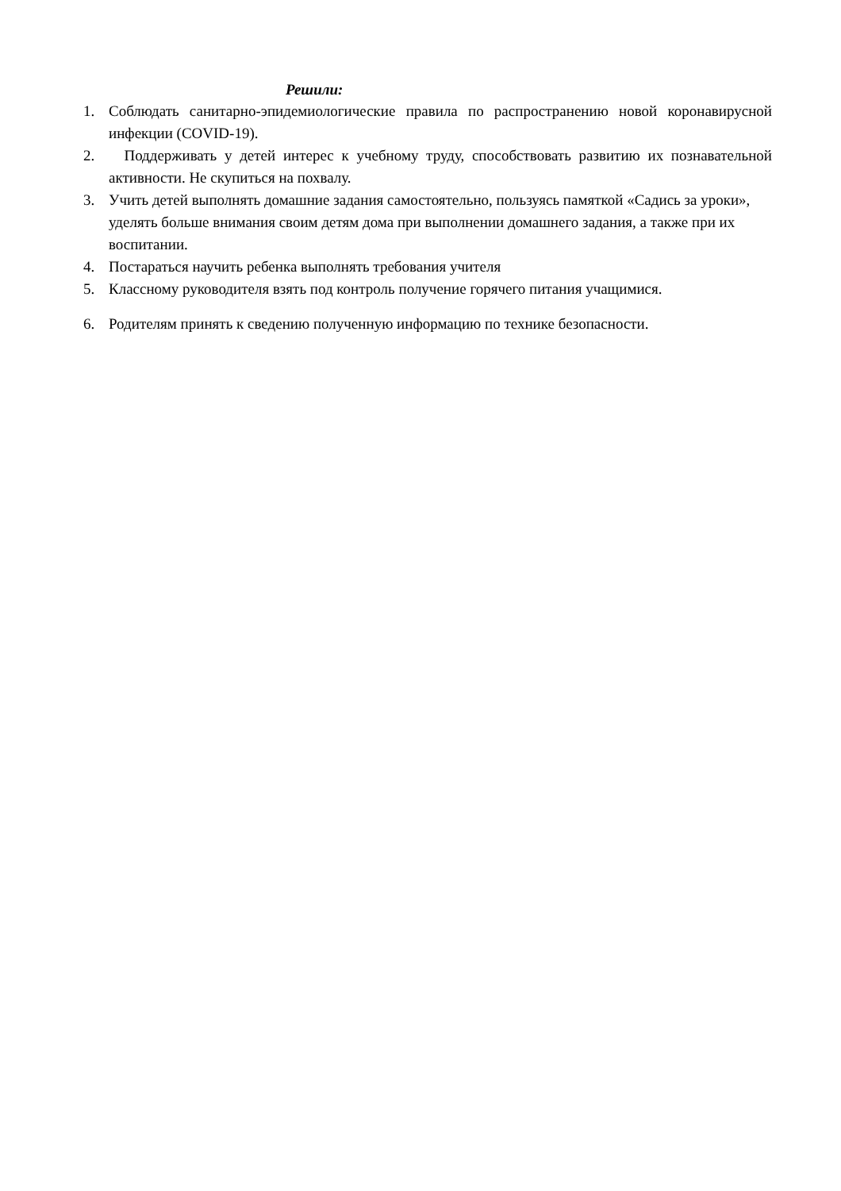Решили:
1. Соблюдать санитарно-эпидемиологические правила по распространению новой коронавирусной инфекции (COVID-19).
2. Поддерживать у детей интерес к учебному труду, способствовать развитию их познавательной активности. Не скупиться на похвалу.
3. Учить детей выполнять домашние задания самостоятельно, пользуясь памяткой «Садись за уроки», уделять больше внимания своим детям дома при выполнении домашнего задания, а также при их воспитании.
4. Постараться научить ребенка выполнять требования учителя
5. Классному руководителя взять под контроль получение горячего питания учащимися.
6. Родителям принять к сведению полученную информацию по технике безопасности.